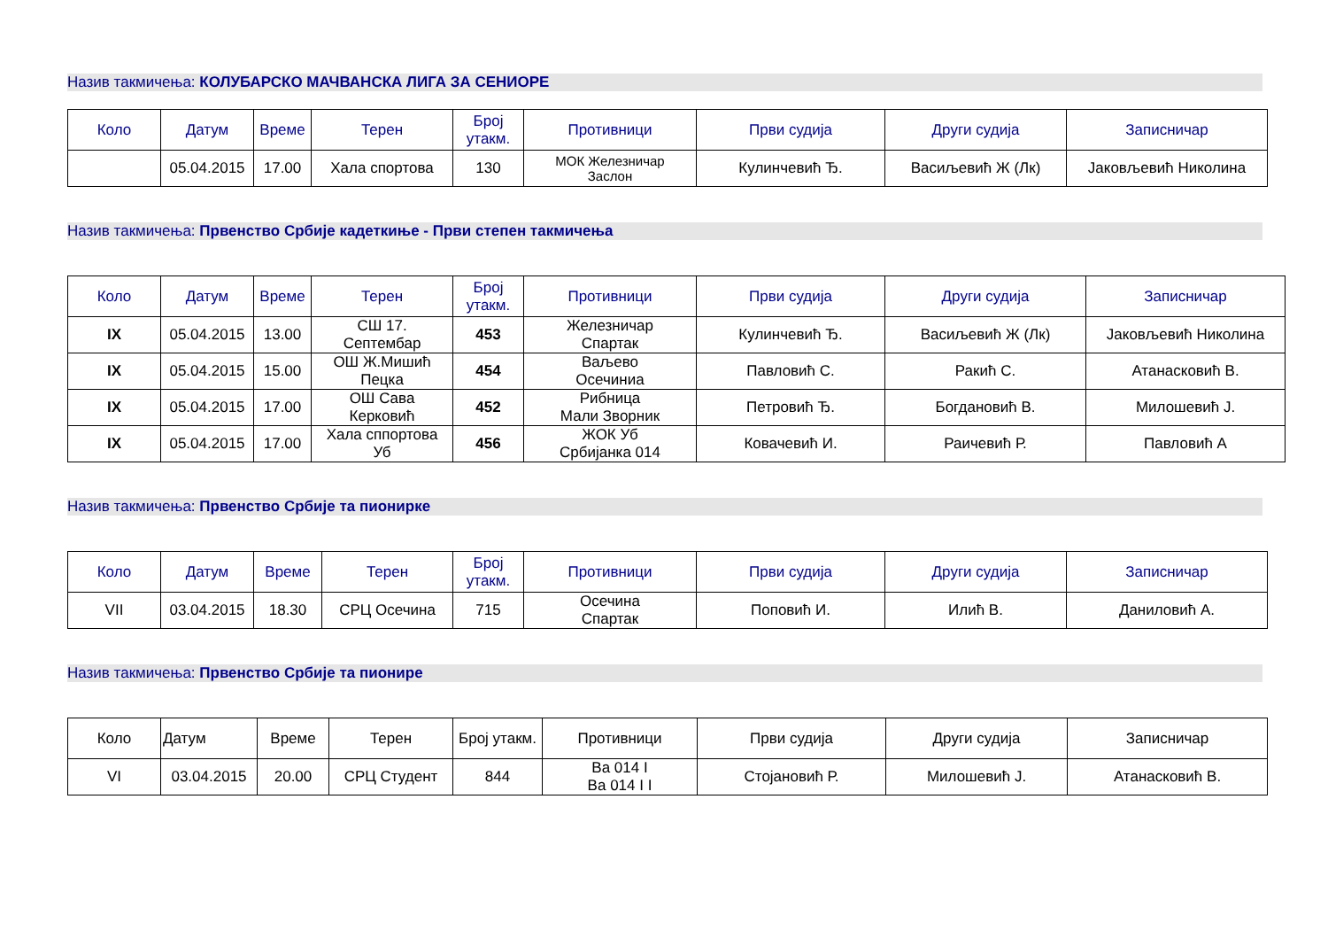Назив такмичења: КОЛУБАРСКО МАЧВАНСКА ЛИГА ЗА СЕНИОРЕ
| Коло | Датум | Време | Терен | Број утакм. | Противници | Први судија | Други судија | Записничар |
| --- | --- | --- | --- | --- | --- | --- | --- | --- |
| | 05.04.2015 | 17.00 | Хала спортова | 130 | МОК Железничар Заслон | Кулинчевић Ђ. | Васиљевић Ж (Лк) | Јаковљевић Николина |
Назив такмичења: Првенство Србије кадеткиње - Први степен такмичења
| Коло | Датум | Време | Терен | Број утакм. | Противници | Први судија | Други судија | Записничар |
| --- | --- | --- | --- | --- | --- | --- | --- | --- |
| IX | 05.04.2015 | 13.00 | СШ 17. Септембар | 453 | Железничар Спартак | Кулинчевић Ђ. | Васиљевић Ж (Лк) | Јаковљевић Николина |
| IX | 05.04.2015 | 15.00 | ОШ Ж.Мишић Пецка | 454 | Ваљево Осечиниа | Павловић С. | Ракић С. | Атанасковић В. |
| IX | 05.04.2015 | 17.00 | ОШ Сава Керковић | 452 | Рибница Мали Зворник | Петровић Ђ. | Богдановић В. | Милошевић Ј. |
| IX | 05.04.2015 | 17.00 | Хала сппортова Уб | 456 | ЖОК Уб Србијанка 014 | Ковачевић И. | Раичевић Р. | Павловић А |
Назив такмичења: Првенство Србије та пионирке
| Коло | Датум | Време | Терен | Број утакм. | Противници | Први судија | Други судија | Записничар |
| --- | --- | --- | --- | --- | --- | --- | --- | --- |
| VII | 03.04.2015 | 18.30 | СРЦ Осечина | 715 | Осечина Спартак | Поповић И. | Илић В. | Даниловић А. |
Назив такмичења: Првенство Србије та пионире
| Коло | Датум | Време | Терен | Број утакм. | Противници | Први судија | Други судија | Записничар |
| --- | --- | --- | --- | --- | --- | --- | --- | --- |
| VI | 03.04.2015 | 20.00 | СРЦ Студент | 844 | Ва 014 I Ва 014 I I | Стојановић Р. | Милошевић Ј. | Атанасковић В. |